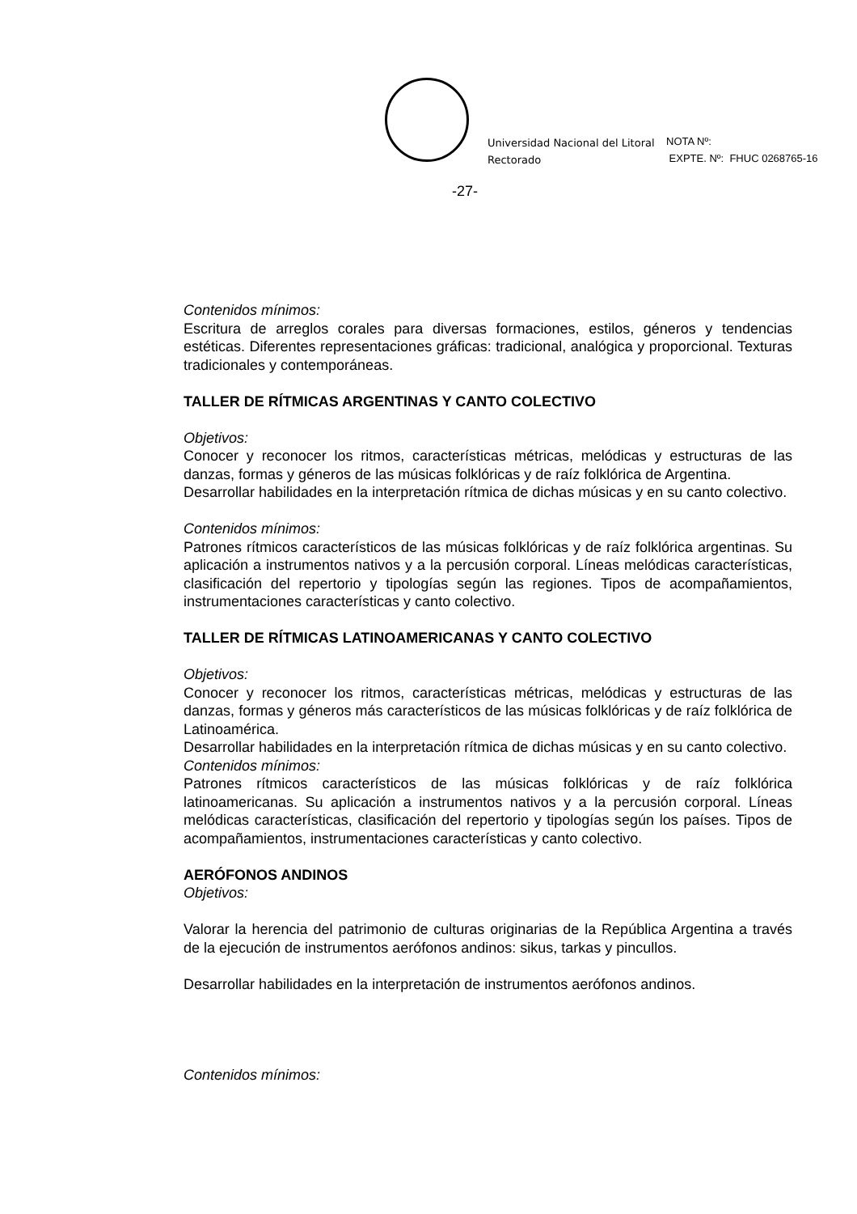Universidad Nacional del Litoral
Rectorado
NOTA Nº:
EXPTE. Nº: FHUC 0268765-16
-27-
Contenidos mínimos:
Escritura de arreglos corales para diversas formaciones, estilos, géneros y tendencias estéticas. Diferentes representaciones gráficas: tradicional, analógica y proporcional. Texturas tradicionales y contemporáneas.
TALLER DE RÍTMICAS ARGENTINAS Y CANTO COLECTIVO
Objetivos:
Conocer y reconocer los ritmos, características métricas, melódicas y estructuras de las danzas, formas y géneros de las músicas folklóricas y de raíz folklórica de Argentina.
Desarrollar habilidades en la interpretación rítmica de dichas músicas y en su canto colectivo.
Contenidos mínimos:
Patrones rítmicos característicos de las músicas folklóricas y de raíz folklórica argentinas. Su aplicación a instrumentos nativos y a la percusión corporal. Líneas melódicas características, clasificación del repertorio y tipologías según las regiones. Tipos de acompañamientos, instrumentaciones características y canto colectivo.
TALLER DE RÍTMICAS LATINOAMERICANAS Y CANTO COLECTIVO
Objetivos:
Conocer y reconocer los ritmos, características métricas, melódicas y estructuras de las danzas, formas y géneros más característicos de las músicas folklóricas y de raíz folklórica de Latinoamérica.
Desarrollar habilidades en la interpretación rítmica de dichas músicas y en su canto colectivo.
Contenidos mínimos:
Patrones rítmicos característicos de las músicas folklóricas y de raíz folklórica latinoamericanas. Su aplicación a instrumentos nativos y a la percusión corporal. Líneas melódicas características, clasificación del repertorio y tipologías según los países. Tipos de acompañamientos, instrumentaciones características y canto colectivo.
AERÓFONOS ANDINOS
Objetivos:
Valorar la herencia del patrimonio de culturas originarias de la República Argentina a través de la ejecución de instrumentos aerófonos andinos: sikus, tarkas y pincullos.
Desarrollar habilidades en la interpretación de instrumentos aerófonos andinos.
Contenidos mínimos: